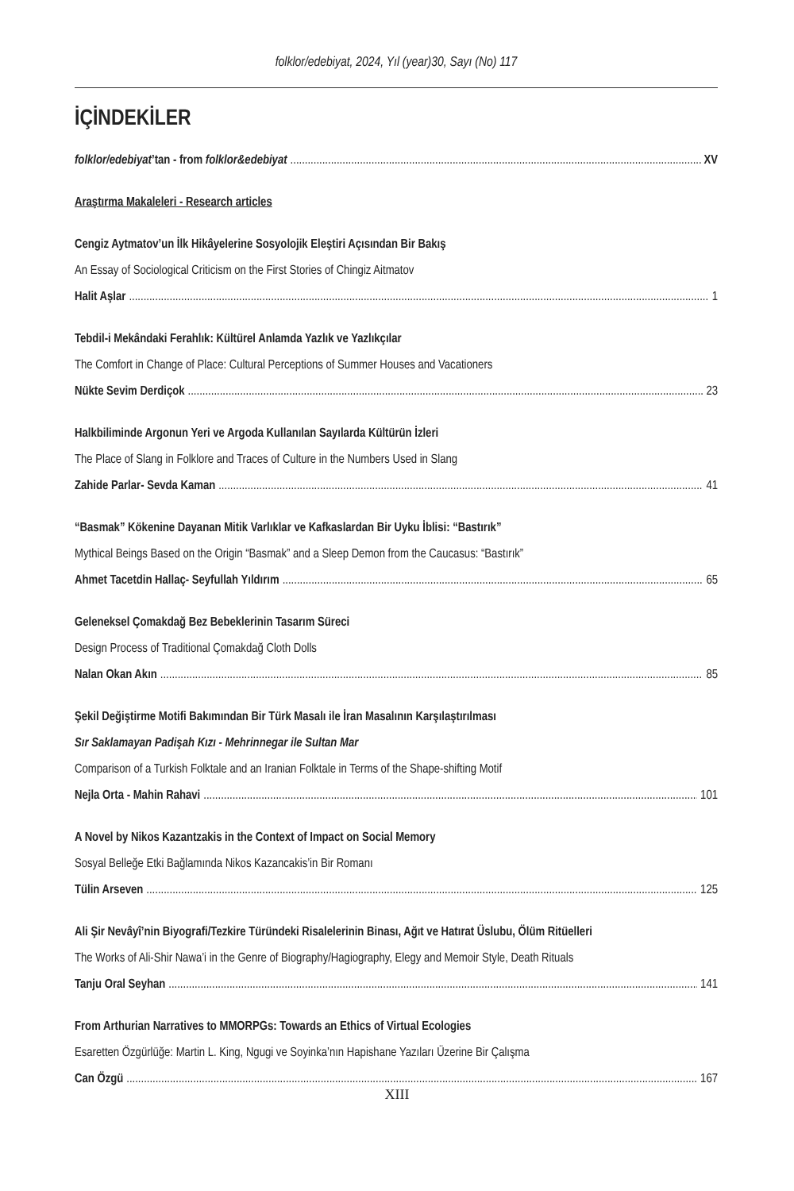folklor/edebiyat, 2024, Yıl (year)30, Sayı (No) 117
İÇİNDEKİLER
folklor/edebiyat’tan - from folklor&edebiyat XV
Araştırma Makaleleri - Research articles
Cengiz Aytmatov’un İlk Hikâyelerine Sosyolojik Eleştiri Açısından Bir Bakış
An Essay of Sociological Criticism on the First Stories of Chingiz Aitmatov
Halit Aşlar 1
Tebdil-i Mekândaki Ferahlık: Kültürel Anlamda Yazlık ve Yazlıkçılar
The Comfort in Change of Place: Cultural Perceptions of Summer Houses and Vacationers
Nükte Sevim Derdiçok 23
Halkbiliminde Argonun Yeri ve Argoda Kullanılan Sayılarda Kültürün İzleri
The Place of Slang in Folklore and Traces of Culture in the Numbers Used in Slang
Zahide Parlar- Sevda Kaman 41
“Basmak” Kökenine Dayanan Mitik Varlıklar ve Kafkaslardan Bir Uyku İblisi: “Bastırık”
Mythical Beings Based on the Origin “Basmak” and a Sleep Demon from the Caucasus: “Bastırık”
Ahmet Tacetdin Hallaç- Seyfullah Yıldırım 65
Geleneksel Çomakdağ Bez Bebeklerinin Tasarım Süreci
Design Process of Traditional Çomakdağ Cloth Dolls
Nalan Okan Akın 85
Şekil Değiştirme Motifi Bakımından Bir Türk Masalı ile İran Masalının Karşılaştırılması
Sır Saklamayan Padişah Kızı - Mehrinnegar ile Sultan Mar
Comparison of a Turkish Folktale and an Iranian Folktale in Terms of the Shape-shifting Motif
Nejla Orta - Mahin Rahavi 101
A Novel by Nikos Kazantzakis in the Context of Impact on Social Memory
Sosyal Belleğe Etki Bağlamında Nikos Kazancakis’in Bir Romanı
Tülin Arseven 125
Ali Şir Nevâyî’nin Biyografi/Tezkire Türündeki Risalelerinin Binası, Ağıt ve Hatırat Üslubu, Ölüm Ritüelleri
The Works of Ali-Shir Nawa’i in the Genre of Biography/Hagiography, Elegy and Memoir Style, Death Rituals
Tanju Oral Seyhan 141
From Arthurian Narratives to MMORPGs: Towards an Ethics of Virtual Ecologies
Esaretten Özgürlüğe: Martin L. King, Ngugi ve Soyinka’nın Hapishane Yazıları Üzerine Bir Çalışma
Can Özgü 167
XIII